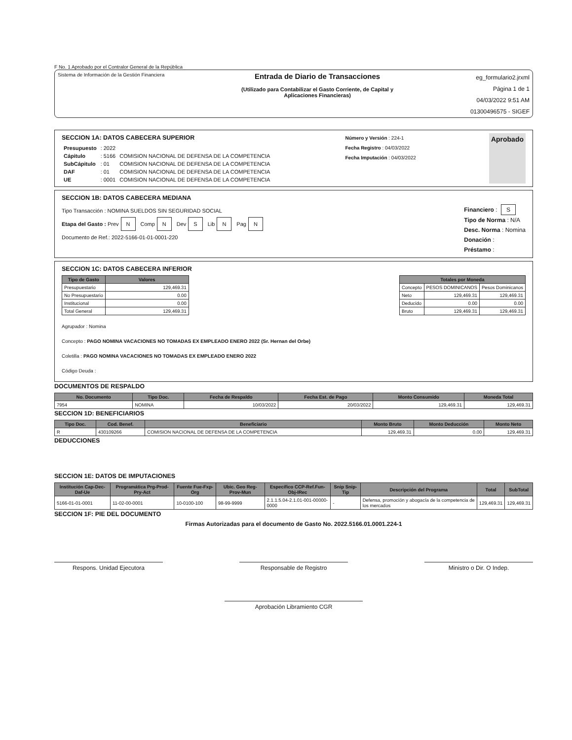F No. 1 Aprobado por el Contralor General de la República
Sistema de Información de la Gestión Financiera
Entrada de Diario de Transacciones
(Utilizado para Contabilizar el Gasto Corriente, de Capital y
Aplicaciones Financieras)
eg_formulario2.jrxml
Página 1 de 1
04/03/2022 9:51 AM
01300496575 - SIGEF
SECCION 1A: DATOS CABECERA SUPERIOR
| Presupuesto | : 2022 | |
| Cápitulo | : 5166 | COMISION NACIONAL DE DEFENSA DE LA COMPETENCIA |
| SubCápitulo | : 01 | COMISION NACIONAL DE DEFENSA DE LA COMPETENCIA |
| DAF | : 01 | COMISION NACIONAL DE DEFENSA DE LA COMPETENCIA |
| UE | : 0001 | COMISION NACIONAL DE DEFENSA DE LA COMPETENCIA |
Número y Versión : 224-1
Fecha Registro : 04/03/2022
Fecha Imputación : 04/03/2022
Aprobado
SECCION 1B: DATOS CABECERA MEDIANA
Tipo Transacción : NOMINA SUELDOS SIN SEGURIDAD SOCIAL
Etapa del Gasto : Prev N Comp N Dev S Lib N Pag N
Documento de Ref.: 2022-5166-01-01-0001-220
Financiero : S
Tipo de Norma : N/A
Desc. Norma : Nomina
Donación :
Préstamo :
SECCION 1C: DATOS CABECERA INFERIOR
| Tipo de Gasto | Valores |
| --- | --- |
| Presupuestario | 129,469.31 |
| No Presupuestario | 0.00 |
| Institucional | 0.00 |
| Total General | 129,469.31 |
| Totales por Moneda | | |
| --- | --- | --- |
| Concepto | PESOS DOMINICANOS | Pesos Dominicanos |
| Neto | 129,469.31 | 129,469.31 |
| Deducido | 0.00 | 0.00 |
| Bruto | 129,469.31 | 129,469.31 |
Agrupador : Nomina
Concepto : PAGO NOMINA VACACIONES NO TOMADAS EX EMPLEADO ENERO 2022 (Sr. Hernan del Orbe)
Coletilla : PAGO NOMINA VACACIONES NO TOMADAS EX EMPLEADO ENERO 2022
Código Deuda :
DOCUMENTOS DE RESPALDO
| No. Documento | Tipo Doc. | Fecha de Respaldo | Fecha Est. de Pago | Monto Consumido | Moneda Total |
| --- | --- | --- | --- | --- | --- |
| 7954 | NOMINA | 10/03/2022 | 20/03/2022 | 129,469.31 | 129,469.31 |
SECCION 1D: BENEFICIARIOS
| Tipo Doc. | Cod. Benef. | Beneficiario | Monto Bruto | Monto Deducción | Monto Neto |
| --- | --- | --- | --- | --- | --- |
| R | 430109266 | COMISION NACIONAL DE DEFENSA DE LA COMPETENCIA | 129,469.31 | 0.00 | 129,469.31 |
DEDUCCIONES
SECCION 1E: DATOS DE IMPUTACIONES
| Institución Cap-Dec-Daf-Ue | Programática Prg-Prod-Pry-Act | Fuente Fue-Fxp-Org | Ubic. Geo Reg-Prov-Mun | Específico CCP-Ref.Fun-Obj-IRec | Snip Snip-Tip | Descripción del Programa | Total | SubTotal |
| --- | --- | --- | --- | --- | --- | --- | --- | --- |
| 5166-01-01-0001 | 11-02-00-0001 | 10-0100-100 | 98-99-9999 | 2.1.1.5.04-2.1.01-001-00000-0000 | - | Defensa, promoción y abogacía de la competencia de los mercados | 129,469.31 | 129,469.31 |
SECCION 1F: PIE DEL DOCUMENTO
Firmas Autorizadas para el documento de Gasto No. 2022.5166.01.0001.224-1
Respons. Unidad Ejecutora Responsable de Registro Ministro o Dir. O Indep.
Aprobación Libramiento CGR